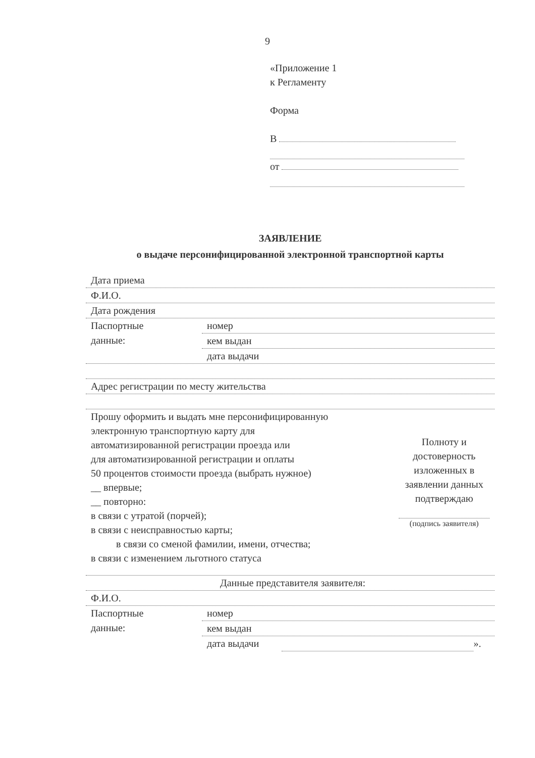9
«Приложение 1
к Регламенту
Форма
В
от
ЗАЯВЛЕНИЕ
о выдаче персонифицированной электронной транспортной карты
Дата приема
Ф.И.О.
Дата рождения
Паспортные
данные:
номер
кем выдан
дата выдачи
Адрес регистрации по месту жительства
Прошу оформить и выдать мне персонифицированную
электронную транспортную карту для
автоматизированной регистрации проезда или
для автоматизированной регистрации и оплаты
50 процентов стоимости проезда (выбрать нужное)
__ впервые;
__ повторно:
в связи с утратой (порчей);
в связи с неисправностью карты;
в связи со сменой фамилии, имени, отчества;
в связи с изменением льготного статуса
Полноту и достоверность изложенных в заявлении данных подтверждаю
(подпись заявителя)
Данные представителя заявителя:
Ф.И.О.
Паспортные
данные:
номер
кем выдан
дата выдачи ».